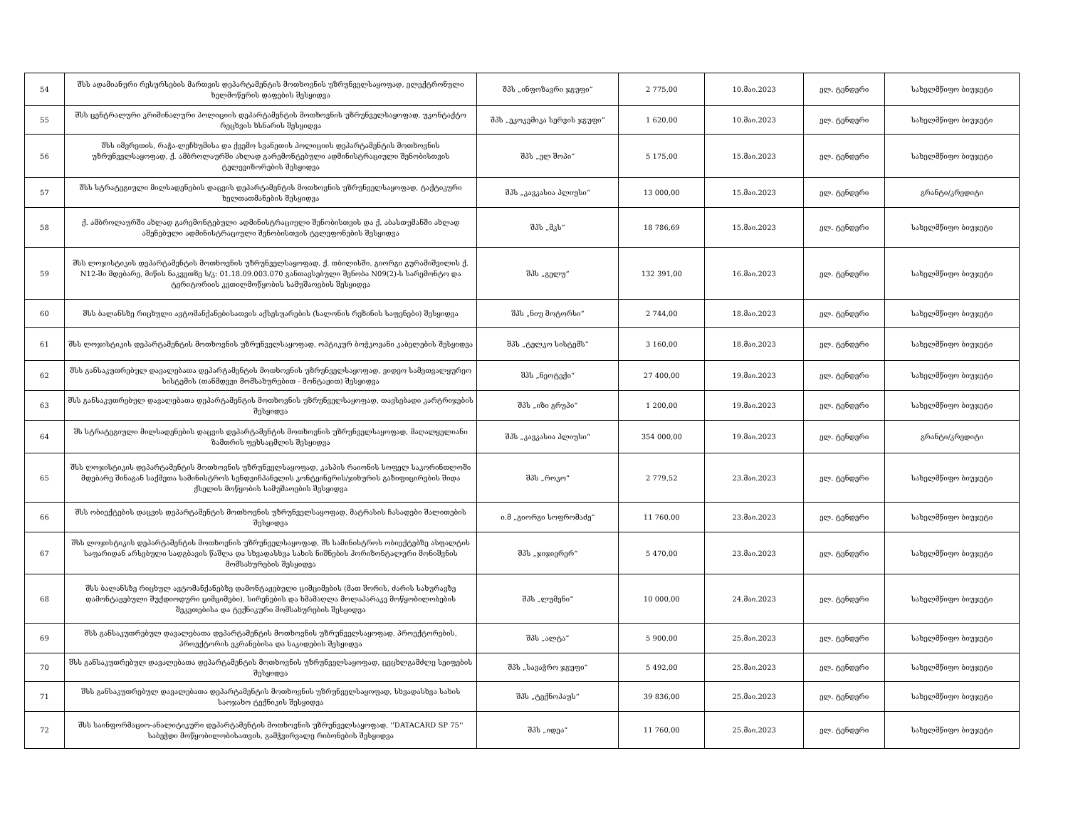| 54 | შსს ადამიანური რესურსების მართვის დეპარტამენტის მოთხოვნის უზრუნველსაყოფად, ელექტრონული ხელმოწერის დაფების შესყიდვა | შპს „ინფოზავრი ჯგუფი“ | 2 775,00 | 10.მაი.2023 | ელ. ტენდერი | სახელმწიფო ბიუჯეტი |
| 55 | შსს ცენტრალური კრიმინალური პოლიციის დეპარტამენტის მოთხოვნის უზრუნველსაყოფად, უკონტაქტო რეცხვის ხსნარის შესყიდვა | შპს „ეკოკემიკა სერვის ჯგუფი“ | 1 620,00 | 10.მაი.2023 | ელ. ტენდერი | სახელმწიფო ბიუჯეტი |
| 56 | შსს იმერეთის, რაჭა-ლეჩხუმისა და ქვემო სვანეთის პოლიციის დეპარტამენტის მოთხოვნის უზრუნველსაყოფად, ქ. ამბროლაურში ახლად გარემონტებული ადმინისტრაციული შენობისთვის ტელევიზორების შესყიდვა | შპს „ელ შოპი“ | 5 175,00 | 15.მაი.2023 | ელ. ტენდერი | სახელმწიფო ბიუჯეტი |
| 57 | შსს სტრატეგიული მილსადენების დაცვის დეპარტამენტის მოთხოვნის უზრუნველსაყოფად, ტაქტიკური ხელთათმანების შესყიდვა | შპს „კავკასია პლიუსი“ | 13 000,00 | 15.მაი.2023 | ელ. ტენდერი | გრანტი/კრედიტი |
| 58 | ქ. ამბროლაურში ახლად გარემონტებული ადმინისტრაციული შენობისთვის და ქ. აბასთუმანში ახლად აშენებული ადმინისტრაციული შენობისთვის ტელეფონების შესყიდვა | შპს „მკს“ | 18 786,69 | 15.მაი.2023 | ელ. ტენდერი | სახელმწიფო ბიუჯეტი |
| 59 | შსს ლოჯისტიკის დეპარტამენტის მოთხოვნის უზრუნველსაყოფად, ქ. თბილისში, გიორგი გურამიშვილის ქ. N12-ში მდებარე, მიწის ნაკვეთზე ს/კ: 01.18.09.003.070 განთავსებული შენობა N09(2)-ს სარემონტო და ტერიტორიის კეთილმოწყობის სამუშაოების შესყიდვა | შპს „გელუ“ | 132 391,00 | 16.მაი.2023 | ელ. ტენდერი | სახელმწიფო ბიუჯეტი |
| 60 | შსს ბალანსზე რიცხული ავტომანქანებისათვის აქსესუარების (სალონის რეზინის საფენები) შესყიდვა | შპს „ნიუ მოტორსი“ | 2 744,00 | 18.მაი.2023 | ელ. ტენდერი | სახელმწიფო ბიუჯეტი |
| 61 | შსს ლოჯისტიკის დეპარტამენტის მოთხოვნის უზრუნველსაყოფად, ოპტიკურ ბოჭკოვანი კაბელების შესყიდვა | შპს „ტელკო სისტემს“ | 3 160,00 | 18.მაი.2023 | ელ. ტენდერი | სახელმწიფო ბიუჯეტი |
| 62 | შსს განსაკუთრებულ დავალებათა დეპარტამენტის მოთხოვნის უზრუნველსაყოფად, ვიდეო სამეთვალყურეო სისტემის (თანმდევი მომსახურებით - მონტაჟით) შესყიდვა | შპს „ნეოტექი“ | 27 400,00 | 19.მაი.2023 | ელ. ტენდერი | სახელმწიფო ბიუჯეტი |
| 63 | შსს განსაკუთრებულ დავალებათა დეპარტამენტის მოთხოვნის უზრუნველსაყოფად, თავსებადი კარტრიჯების შესყიდვა | შპს „იზი გრუპი“ | 1 200,00 | 19.მაი.2023 | ელ. ტენდერი | სახელმწიფო ბიუჯეტი |
| 64 | შს სტრატეგიული მილსადენების დაცვის დეპარტამენტის მოთხოვნის უზრუნველსაყოფად, მაღალყელიანი ზამთრის ფეხსაცმლის შესყიდვა | შპს „კავკასია პლიუსი“ | 354 000,00 | 19.მაი.2023 | ელ. ტენდერი | გრანტი/კრედიტი |
| 65 | შსს ლოჯისტიკის დეპარტამენტის მოთხოვნის უზრუნველსაყოფად, კასპის რაიონის სოფელ საკორინთლოში მდებარე შინაგან საქმეთა სამინისტროს სენდვიჩპანელის კონტეინერის/ჯიხურის გაზიფიცირების შიდა ქსელის მოწყობის სამუშაოების შესყიდვა | შპს „როკო“ | 2 779,52 | 23.მაი.2023 | ელ. ტენდერი | სახელმწიფო ბიუჯეტი |
| 66 | შსს ობიექტების დაცვის დეპარტამენტის მოთხოვნის უზრუნველსაყოფად, მატრასის ჩასადები შალითების შესყიდვა | ი.მ „გიორგი სოფრომაძე“ | 11 760,00 | 23.მაი.2023 | ელ. ტენდერი | სახელმწიფო ბიუჯეტი |
| 67 | შსს ლოჯისტიკის დეპარტამენტის მოთხოვნის უზრუნველსაყოფად, შს სამინისტროს ობიექტებზე ასფალტის საფარიდან არსებული სადგბავის წაშლა და სხვადასხვა სახის ნიშნების ჰორიზონტალური მონიშვნის მომსახურების შესყიდვა | შპს „ჯიჯიერერ“ | 5 470,00 | 23.მაი.2023 | ელ. ტენდერი | სახელმწიფო ბიუჯეტი |
| 68 | შსს ბალანსზე რიცხულ ავტომანქანებზე დამონტაჟებული ციმციმების (მათ შორის, ძარის სახურავზე დამონტაჟებული შუქდიოდური ციმციმები), სირენების და ხმამაღლა მოლაპარაკე მოწყობილობების შეკეთებისა და ტექნიკური მომსახურების შესყიდვა | შპს „ლუმენი“ | 10 000,00 | 24.მაი.2023 | ელ. ტენდერი | სახელმწიფო ბიუჯეტი |
| 69 | შსს განსაკუთრებულ დავალებათა დეპარტამენტის მოთხოვნის უზრუნველსაყოფად, პროექტორების, პროექტორის ეკრანებისა და საკიდების შესყიდვა | შპს „ალტა“ | 5 900,00 | 25.მაი.2023 | ელ. ტენდერი | სახელმწიფო ბიუჯეტი |
| 70 | შსს განსაკუთრებულ დავალებათა დეპარტამენტის მოთხოვნის უზრუნველსაყოფად, ცეცხლგამძლე სეიფების შესყიდვა | შპს „სავაჭრო ჯგუფი“ | 5 492,00 | 25.მაი.2023 | ელ. ტენდერი | სახელმწიფო ბიუჯეტი |
| 71 | შსს განსაკუთრებულ დავალებათა დეპარტამენტის მოთხოვნის უზრუნველსაყოფად, სხვადასხვა სახის საოჯახო ტექნიკის შესყიდვა | შპს „ტექნოპაუს“ | 39 836,00 | 25.მაი.2023 | ელ. ტენდერი | სახელმწიფო ბიუჯეტი |
| 72 | შსს საინფორმაციო-ანალიტიკური დეპარტამენტის მოთხოვნის უზრუნველსაყოფად, ''DATACARD SP 75'' საბეჭდი მოწყობილობისათვის, გამჭვირვალე რიბონების შესყიდვა | შპს „იდეა“ | 11 760,00 | 25.მაი.2023 | ელ. ტენდერი | სახელმწიფო ბიუჯეტი |